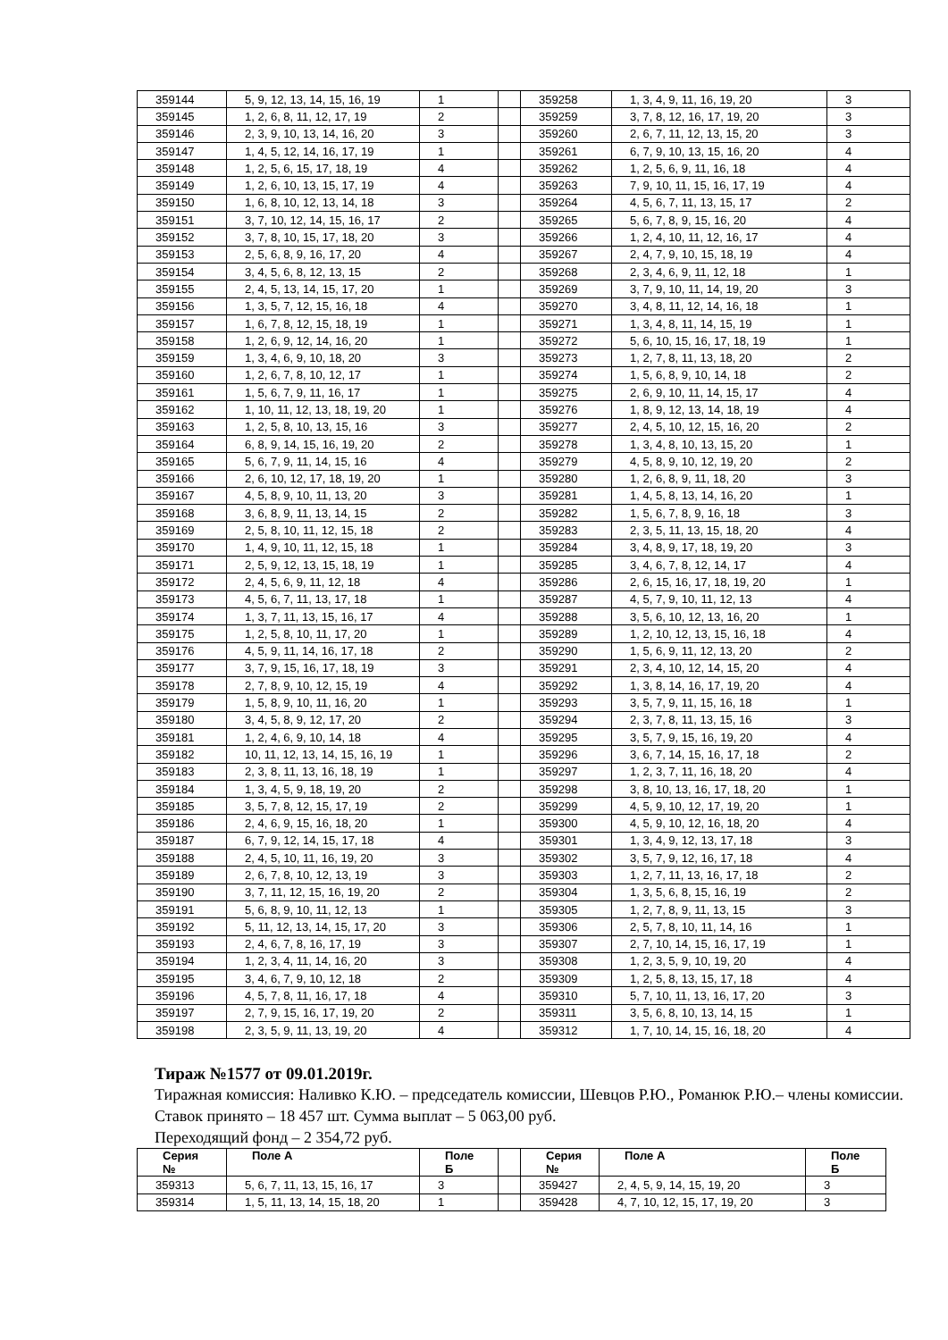| 359144 | 5, 9, 12, 13, 14, 15, 16, 19 | 1 | | 359258 | 1, 3, 4, 9, 11, 16, 19, 20 | 3 |
| 359145 | 1, 2, 6, 8, 11, 12, 17, 19 | 2 | | 359259 | 3, 7, 8, 12, 16, 17, 19, 20 | 3 |
| 359146 | 2, 3, 9, 10, 13, 14, 16, 20 | 3 | | 359260 | 2, 6, 7, 11, 12, 13, 15, 20 | 3 |
| 359147 | 1, 4, 5, 12, 14, 16, 17, 19 | 1 | | 359261 | 6, 7, 9, 10, 13, 15, 16, 20 | 4 |
| 359148 | 1, 2, 5, 6, 15, 17, 18, 19 | 4 | | 359262 | 1, 2, 5, 6, 9, 11, 16, 18 | 4 |
| 359149 | 1, 2, 6, 10, 13, 15, 17, 19 | 4 | | 359263 | 7, 9, 10, 11, 15, 16, 17, 19 | 4 |
| 359150 | 1, 6, 8, 10, 12, 13, 14, 18 | 3 | | 359264 | 4, 5, 6, 7, 11, 13, 15, 17 | 2 |
| 359151 | 3, 7, 10, 12, 14, 15, 16, 17 | 2 | | 359265 | 5, 6, 7, 8, 9, 15, 16, 20 | 4 |
| 359152 | 3, 7, 8, 10, 15, 17, 18, 20 | 3 | | 359266 | 1, 2, 4, 10, 11, 12, 16, 17 | 4 |
| 359153 | 2, 5, 6, 8, 9, 16, 17, 20 | 4 | | 359267 | 2, 4, 7, 9, 10, 15, 18, 19 | 4 |
| 359154 | 3, 4, 5, 6, 8, 12, 13, 15 | 2 | | 359268 | 2, 3, 4, 6, 9, 11, 12, 18 | 1 |
| 359155 | 2, 4, 5, 13, 14, 15, 17, 20 | 1 | | 359269 | 3, 7, 9, 10, 11, 14, 19, 20 | 3 |
| 359156 | 1, 3, 5, 7, 12, 15, 16, 18 | 4 | | 359270 | 3, 4, 8, 11, 12, 14, 16, 18 | 1 |
| 359157 | 1, 6, 7, 8, 12, 15, 18, 19 | 1 | | 359271 | 1, 3, 4, 8, 11, 14, 15, 19 | 1 |
| 359158 | 1, 2, 6, 9, 12, 14, 16, 20 | 1 | | 359272 | 5, 6, 10, 15, 16, 17, 18, 19 | 1 |
| 359159 | 1, 3, 4, 6, 9, 10, 18, 20 | 3 | | 359273 | 1, 2, 7, 8, 11, 13, 18, 20 | 2 |
| 359160 | 1, 2, 6, 7, 8, 10, 12, 17 | 1 | | 359274 | 1, 5, 6, 8, 9, 10, 14, 18 | 2 |
| 359161 | 1, 5, 6, 7, 9, 11, 16, 17 | 1 | | 359275 | 2, 6, 9, 10, 11, 14, 15, 17 | 4 |
| 359162 | 1, 10, 11, 12, 13, 18, 19, 20 | 1 | | 359276 | 1, 8, 9, 12, 13, 14, 18, 19 | 4 |
| 359163 | 1, 2, 5, 8, 10, 13, 15, 16 | 3 | | 359277 | 2, 4, 5, 10, 12, 15, 16, 20 | 2 |
| 359164 | 6, 8, 9, 14, 15, 16, 19, 20 | 2 | | 359278 | 1, 3, 4, 8, 10, 13, 15, 20 | 1 |
| 359165 | 5, 6, 7, 9, 11, 14, 15, 16 | 4 | | 359279 | 4, 5, 8, 9, 10, 12, 19, 20 | 2 |
| 359166 | 2, 6, 10, 12, 17, 18, 19, 20 | 1 | | 359280 | 1, 2, 6, 8, 9, 11, 18, 20 | 3 |
| 359167 | 4, 5, 8, 9, 10, 11, 13, 20 | 3 | | 359281 | 1, 4, 5, 8, 13, 14, 16, 20 | 1 |
| 359168 | 3, 6, 8, 9, 11, 13, 14, 15 | 2 | | 359282 | 1, 5, 6, 7, 8, 9, 16, 18 | 3 |
| 359169 | 2, 5, 8, 10, 11, 12, 15, 18 | 2 | | 359283 | 2, 3, 5, 11, 13, 15, 18, 20 | 4 |
| 359170 | 1, 4, 9, 10, 11, 12, 15, 18 | 1 | | 359284 | 3, 4, 8, 9, 17, 18, 19, 20 | 3 |
| 359171 | 2, 5, 9, 12, 13, 15, 18, 19 | 1 | | 359285 | 3, 4, 6, 7, 8, 12, 14, 17 | 4 |
| 359172 | 2, 4, 5, 6, 9, 11, 12, 18 | 4 | | 359286 | 2, 6, 15, 16, 17, 18, 19, 20 | 1 |
| 359173 | 4, 5, 6, 7, 11, 13, 17, 18 | 1 | | 359287 | 4, 5, 7, 9, 10, 11, 12, 13 | 4 |
| 359174 | 1, 3, 7, 11, 13, 15, 16, 17 | 4 | | 359288 | 3, 5, 6, 10, 12, 13, 16, 20 | 1 |
| 359175 | 1, 2, 5, 8, 10, 11, 17, 20 | 1 | | 359289 | 1, 2, 10, 12, 13, 15, 16, 18 | 4 |
| 359176 | 4, 5, 9, 11, 14, 16, 17, 18 | 2 | | 359290 | 1, 5, 6, 9, 11, 12, 13, 20 | 2 |
| 359177 | 3, 7, 9, 15, 16, 17, 18, 19 | 3 | | 359291 | 2, 3, 4, 10, 12, 14, 15, 20 | 4 |
| 359178 | 2, 7, 8, 9, 10, 12, 15, 19 | 4 | | 359292 | 1, 3, 8, 14, 16, 17, 19, 20 | 4 |
| 359179 | 1, 5, 8, 9, 10, 11, 16, 20 | 1 | | 359293 | 3, 5, 7, 9, 11, 15, 16, 18 | 1 |
| 359180 | 3, 4, 5, 8, 9, 12, 17, 20 | 2 | | 359294 | 2, 3, 7, 8, 11, 13, 15, 16 | 3 |
| 359181 | 1, 2, 4, 6, 9, 10, 14, 18 | 4 | | 359295 | 3, 5, 7, 9, 15, 16, 19, 20 | 4 |
| 359182 | 10, 11, 12, 13, 14, 15, 16, 19 | 1 | | 359296 | 3, 6, 7, 14, 15, 16, 17, 18 | 2 |
| 359183 | 2, 3, 8, 11, 13, 16, 18, 19 | 1 | | 359297 | 1, 2, 3, 7, 11, 16, 18, 20 | 4 |
| 359184 | 1, 3, 4, 5, 9, 18, 19, 20 | 2 | | 359298 | 3, 8, 10, 13, 16, 17, 18, 20 | 1 |
| 359185 | 3, 5, 7, 8, 12, 15, 17, 19 | 2 | | 359299 | 4, 5, 9, 10, 12, 17, 19, 20 | 1 |
| 359186 | 2, 4, 6, 9, 15, 16, 18, 20 | 1 | | 359300 | 4, 5, 9, 10, 12, 16, 18, 20 | 4 |
| 359187 | 6, 7, 9, 12, 14, 15, 17, 18 | 4 | | 359301 | 1, 3, 4, 9, 12, 13, 17, 18 | 3 |
| 359188 | 2, 4, 5, 10, 11, 16, 19, 20 | 3 | | 359302 | 3, 5, 7, 9, 12, 16, 17, 18 | 4 |
| 359189 | 2, 6, 7, 8, 10, 12, 13, 19 | 3 | | 359303 | 1, 2, 7, 11, 13, 16, 17, 18 | 2 |
| 359190 | 3, 7, 11, 12, 15, 16, 19, 20 | 2 | | 359304 | 1, 3, 5, 6, 8, 15, 16, 19 | 2 |
| 359191 | 5, 6, 8, 9, 10, 11, 12, 13 | 1 | | 359305 | 1, 2, 7, 8, 9, 11, 13, 15 | 3 |
| 359192 | 5, 11, 12, 13, 14, 15, 17, 20 | 3 | | 359306 | 2, 5, 7, 8, 10, 11, 14, 16 | 1 |
| 359193 | 2, 4, 6, 7, 8, 16, 17, 19 | 3 | | 359307 | 2, 7, 10, 14, 15, 16, 17, 19 | 1 |
| 359194 | 1, 2, 3, 4, 11, 14, 16, 20 | 3 | | 359308 | 1, 2, 3, 5, 9, 10, 19, 20 | 4 |
| 359195 | 3, 4, 6, 7, 9, 10, 12, 18 | 2 | | 359309 | 1, 2, 5, 8, 13, 15, 17, 18 | 4 |
| 359196 | 4, 5, 7, 8, 11, 16, 17, 18 | 4 | | 359310 | 5, 7, 10, 11, 13, 16, 17, 20 | 3 |
| 359197 | 2, 7, 9, 15, 16, 17, 19, 20 | 2 | | 359311 | 3, 5, 6, 8, 10, 13, 14, 15 | 1 |
| 359198 | 2, 3, 5, 9, 11, 13, 19, 20 | 4 | | 359312 | 1, 7, 10, 14, 15, 16, 18, 20 | 4 |
Тираж №1577 от 09.01.2019г.
Тиражная комиссия: Наливко К.Ю. – председатель комиссии, Шевцов Р.Ю., Романюк Р.Ю.– члены комиссии.
Ставок принято – 18 457 шт. Сумма выплат – 5 063,00 руб.
Переходящий фонд – 2 354,72 руб.
| Серия № | Поле А | Поле Б | | Серия № | Поле А | Поле Б |
| 359313 | 5, 6, 7, 11, 13, 15, 16, 17 | 3 | | 359427 | 2, 4, 5, 9, 14, 15, 19, 20 | 3 |
| 359314 | 1, 5, 11, 13, 14, 15, 18, 20 | 1 | | 359428 | 4, 7, 10, 12, 15, 17, 19, 20 | 3 |